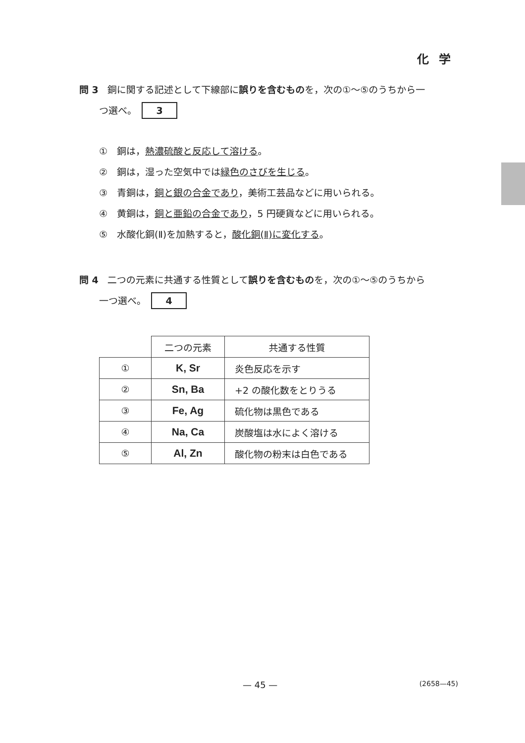化学
問 3 銅に関する記述として下線部に誤りを含むものを，次の①～⑤のうちから一
つ選べ。 3
①　銅は，熱濃硫酸と反応して溶ける。
②　銅は，湿った空気中では緑色のさびを生じる。
③　青銅は，銅と銀の合金であり，美術工芸品などに用いられる。
④　黄銅は，銅と亜鉛の合金であり，5 円硬貨などに用いられる。
⑤　水酸化銅(Ⅱ)を加熱すると，酸化銅(Ⅱ)に変化する。
問 4 二つの元素に共通する性質として誤りを含むものを，次の①～⑤のうちから
一つ選べ。 4
| | 二つの元素 | 共通する性質 |
| --- | --- | --- |
| ① | K, Sr | 炎色反応を示す |
| ② | Sn, Ba | +2 の酸化数をとりうる |
| ③ | Fe, Ag | 硫化物は黒色である |
| ④ | Na, Ca | 炭酸塩は水によく溶ける |
| ⑤ | Al, Zn | 酸化物の粉末は白色である |
— 45 — (2658—45)